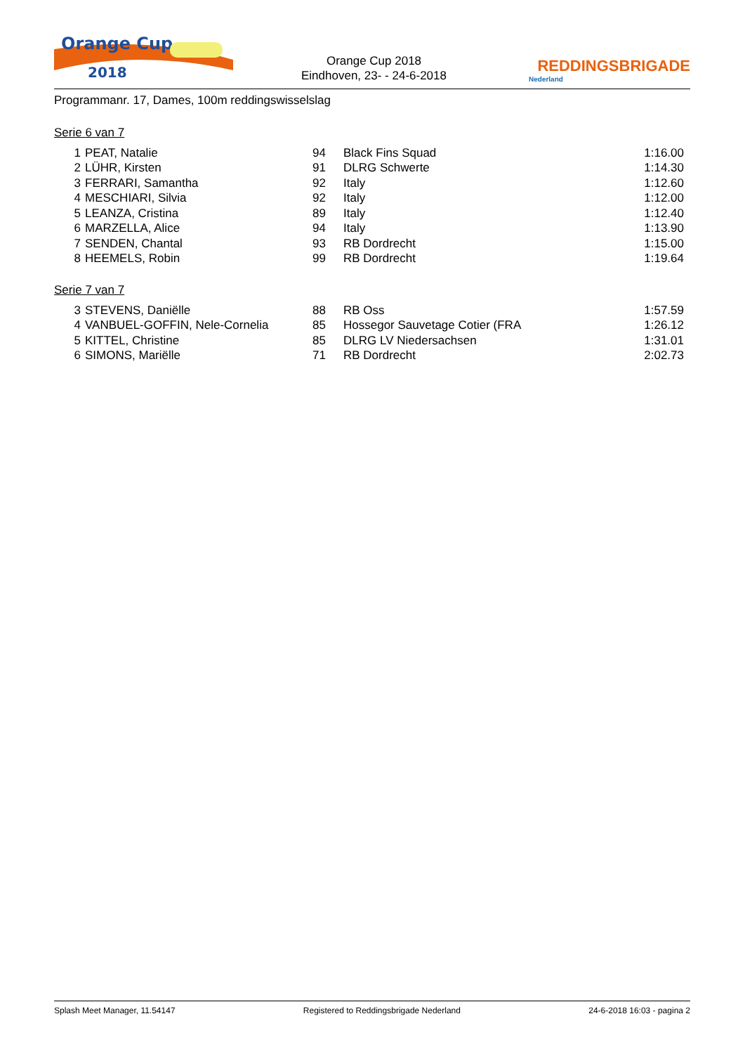Orange Cup
2018
Orange Cup 2018
Eindhoven, 23- - 24-6-2018
REDDINGSBRIGADE
Nederland
Programmanr. 17, Dames, 100m reddingswisselslag
Serie 6 van 7
| 1 | PEAT, Natalie | 94 | Black Fins Squad | 1:16.00 |
| 2 | LÜHR, Kirsten | 91 | DLRG Schwerte | 1:14.30 |
| 3 | FERRARI, Samantha | 92 | Italy | 1:12.60 |
| 4 | MESCHIARI, Silvia | 92 | Italy | 1:12.00 |
| 5 | LEANZA, Cristina | 89 | Italy | 1:12.40 |
| 6 | MARZELLA, Alice | 94 | Italy | 1:13.90 |
| 7 | SENDEN, Chantal | 93 | RB Dordrecht | 1:15.00 |
| 8 | HEEMELS, Robin | 99 | RB Dordrecht | 1:19.64 |
Serie 7 van 7
| 3 | STEVENS, Daniëlle | 88 | RB Oss | 1:57.59 |
| 4 | VANBUEL-GOFFIN, Nele-Cornelia | 85 | Hossegor Sauvetage Cotier (FRA | 1:26.12 |
| 5 | KITTEL, Christine | 85 | DLRG LV Niedersachsen | 1:31.01 |
| 6 | SIMONS, Mariëlle | 71 | RB Dordrecht | 2:02.73 |
Splash Meet Manager, 11.54147 Registered to Reddingsbrigade Nederland 24-6-2018 16:03 - pagina 2